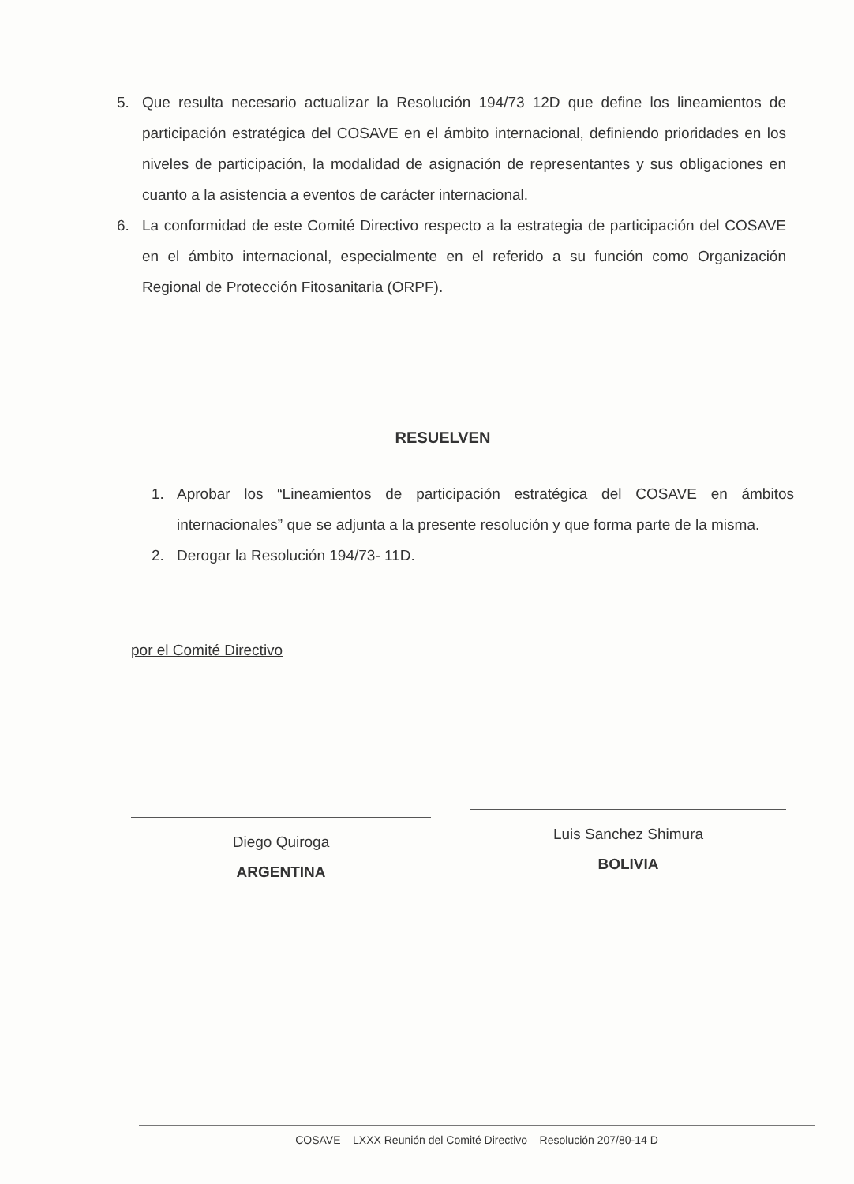5. Que resulta necesario actualizar la Resolución 194/73 12D que define los lineamientos de participación estratégica del COSAVE en el ámbito internacional, definiendo prioridades en los niveles de participación, la modalidad de asignación de representantes y sus obligaciones en cuanto a la asistencia a eventos de carácter internacional.
6. La conformidad de este Comité Directivo respecto a la estrategia de participación del COSAVE en el ámbito internacional, especialmente en el referido a su función como Organización Regional de Protección Fitosanitaria (ORPF).
RESUELVEN
1. Aprobar los “Lineamientos de participación estratégica del COSAVE en ámbitos internacionales” que se adjunta a la presente resolución y que forma parte de la misma.
2. Derogar la Resolución 194/73- 11D.
por el Comité Directivo
Diego Quiroga
ARGENTINA
Luis Sanchez Shimura
BOLIVIA
COSAVE – LXXX Reunión del Comité Directivo – Resolución 207/80-14 D